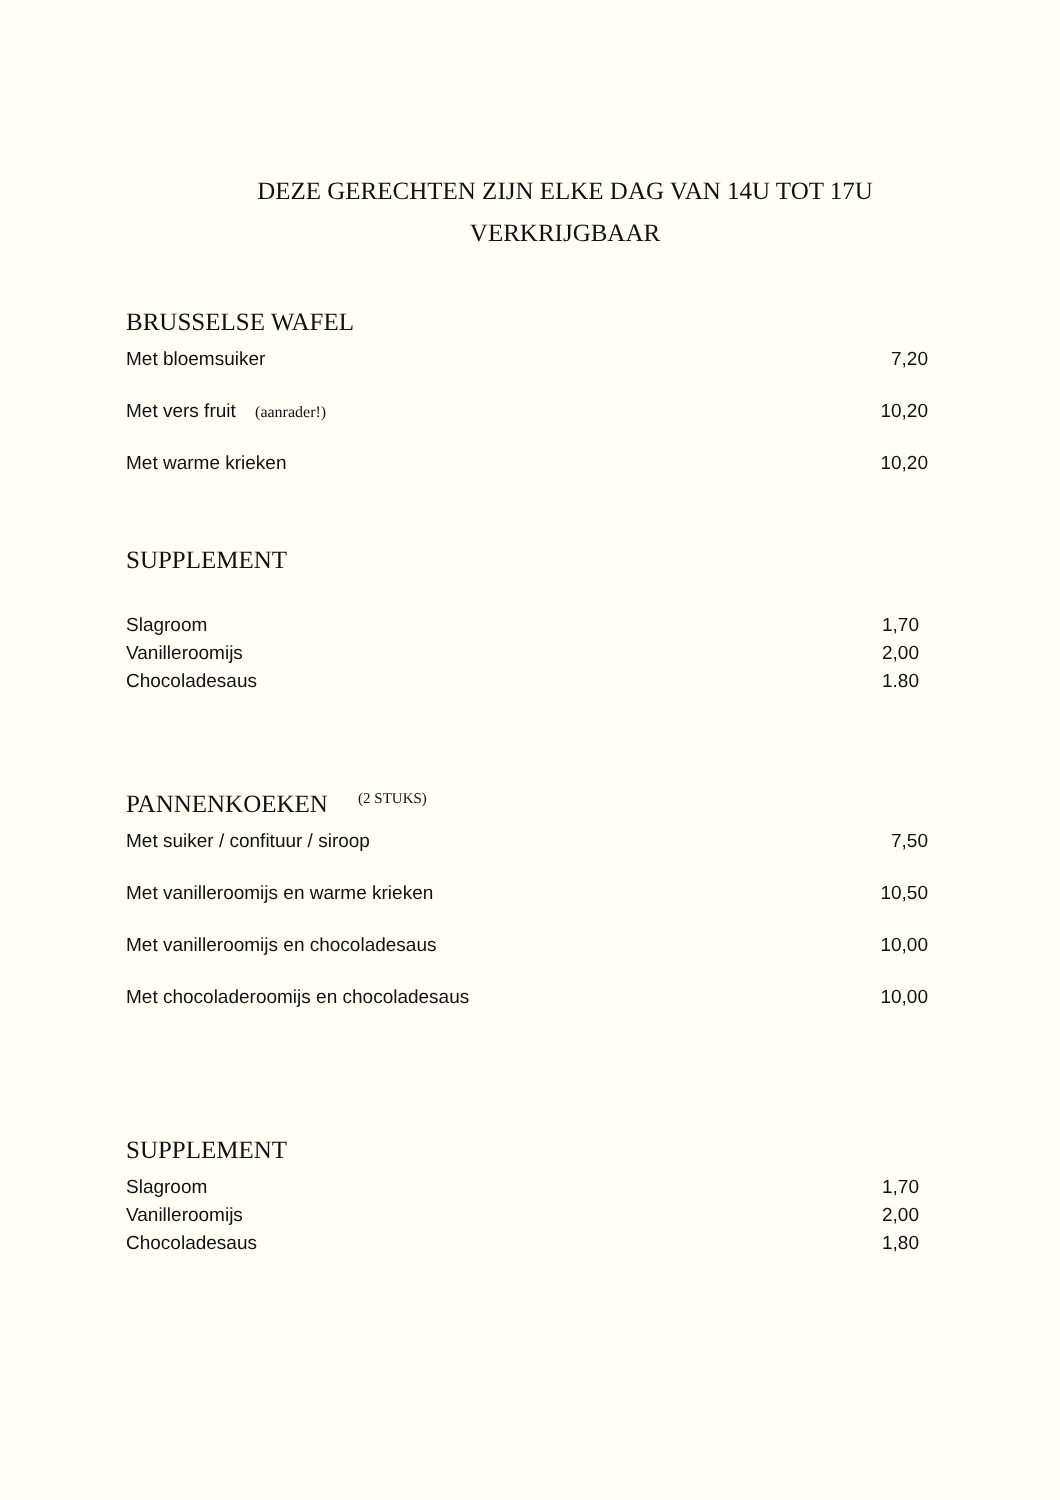DEZE GERECHTEN ZIJN ELKE DAG VAN 14U TOT 17U
VERKRIJGBAAR
BRUSSELSE WAFEL
Met bloemsuiker 7,20
Met vers fruit (aanrader!) 10,20
Met warme krieken 10,20
SUPPLEMENT
Slagroom 1,70
Vanilleroomijs 2,00
Chocoladesaus 1.80
PANNENKOEKEN <sup>(2 STUKS)</sup>
Met suiker / confituur / siroop 7,50
Met vanilleroomijs en warme krieken 10,50
Met vanilleroomijs en chocoladesaus 10,00
Met chocoladeroomijs en chocoladesaus 10,00
SUPPLEMENT
Slagroom 1,70
Vanilleroomijs 2,00
Chocoladesaus 1,80